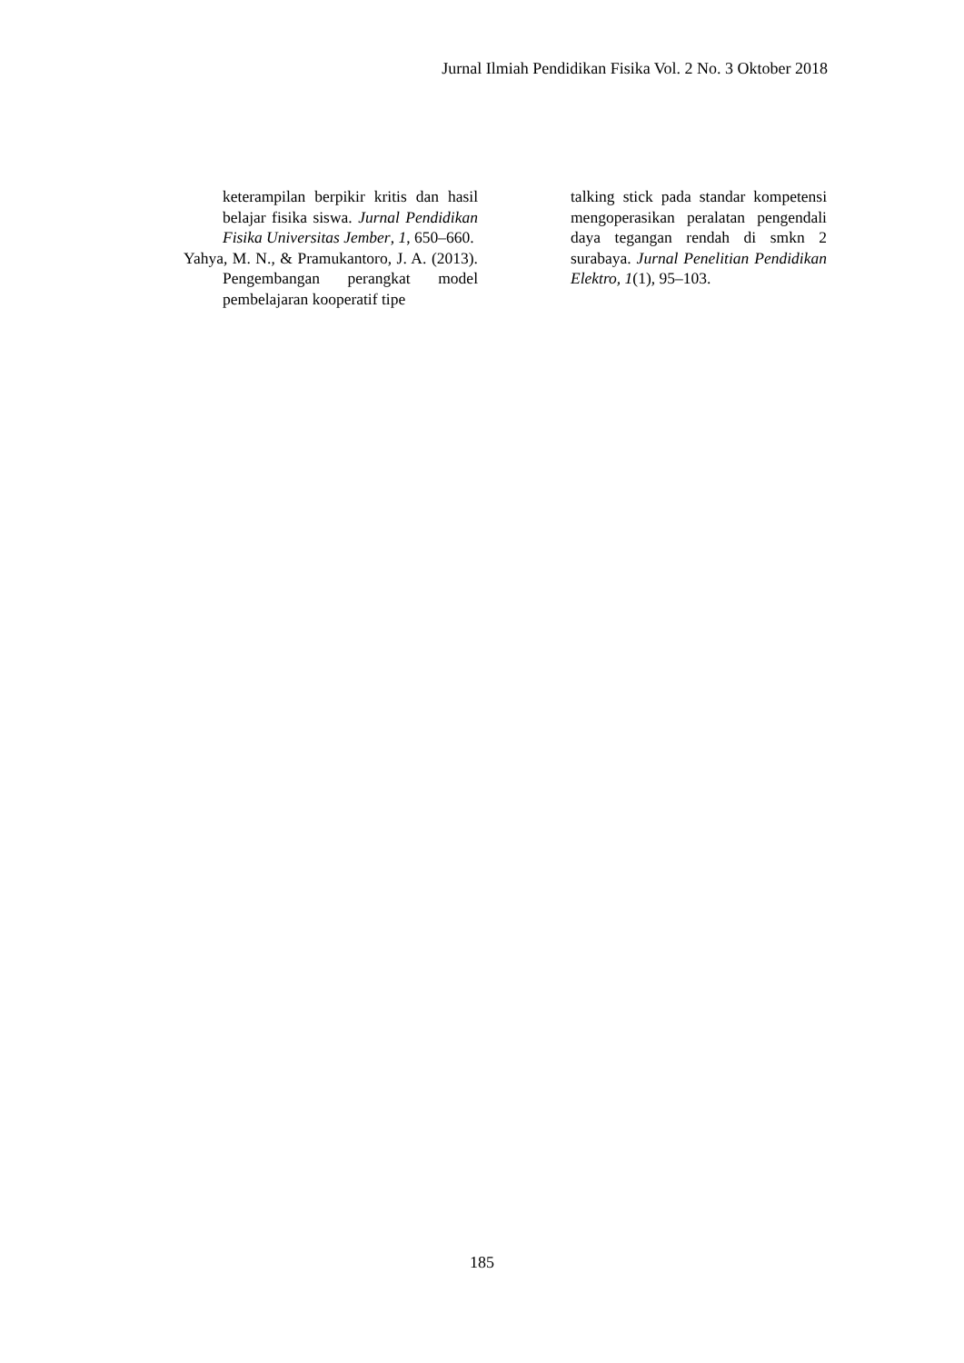Jurnal Ilmiah Pendidikan Fisika Vol. 2 No. 3 Oktober 2018
keterampilan berpikir kritis dan hasil belajar fisika siswa. Jurnal Pendidikan Fisika Universitas Jember, 1, 650–660.
Yahya, M. N., & Pramukantoro, J. A. (2013). Pengembangan perangkat model pembelajaran kooperatif tipe
talking stick pada standar kompetensi mengoperasikan peralatan pengendali daya tegangan rendah di smkn 2 surabaya. Jurnal Penelitian Pendidikan Elektro, 1(1), 95–103.
185